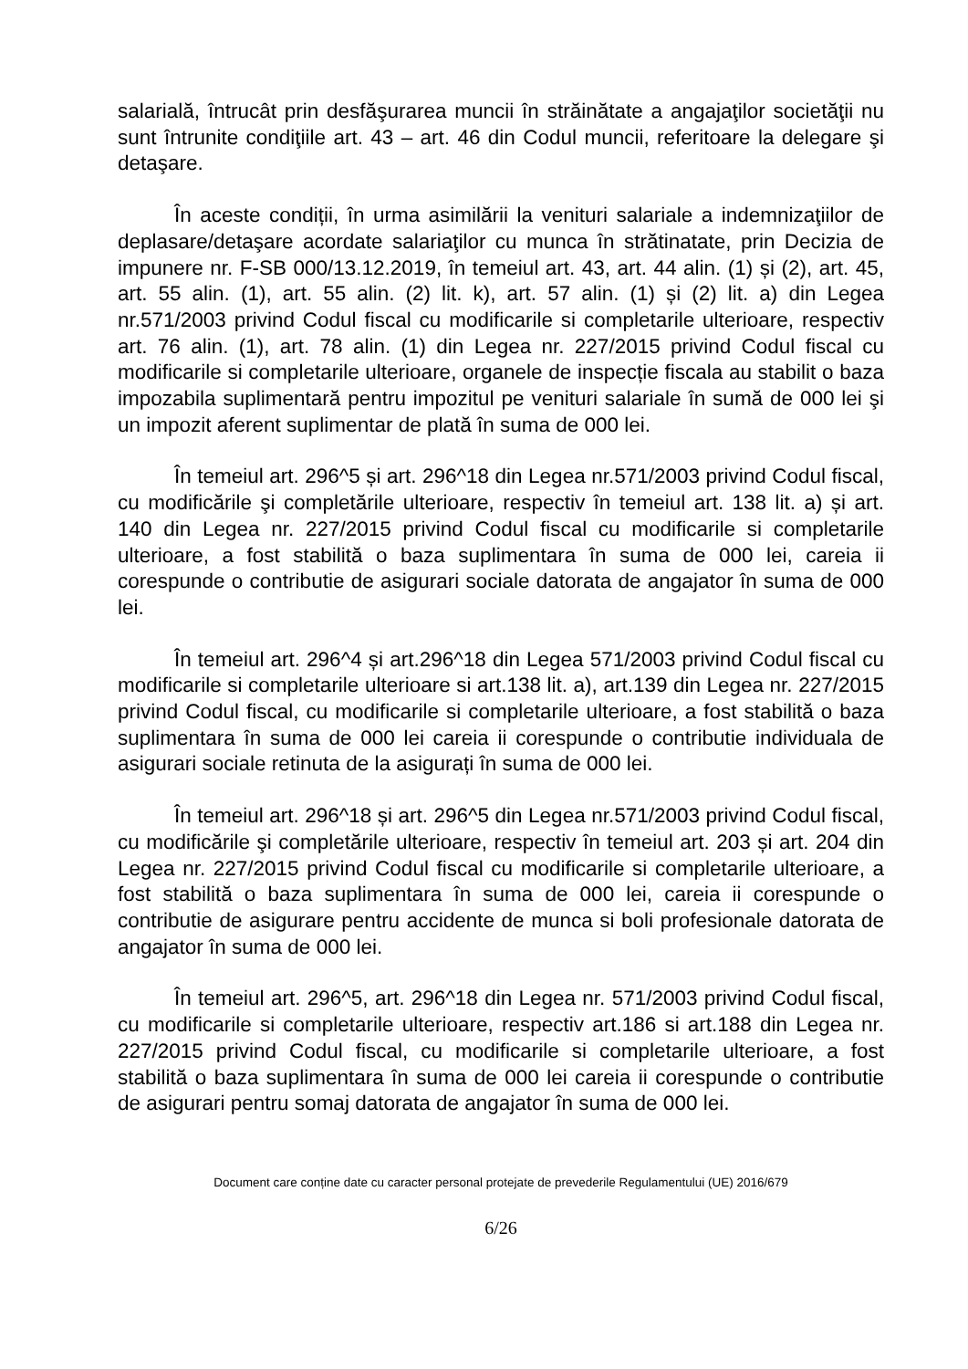salarială, întrucât prin desfăşurarea muncii în străinătate a angajaţilor societăţii nu sunt întrunite condiţiile art. 43 – art. 46 din Codul muncii, referitoare la delegare şi detaşare.
În aceste condiții, în urma asimilării la venituri salariale a indemnizaţiilor de deplasare/detaşare acordate salariaţilor cu munca în strătinatate, prin Decizia de impunere nr. F-SB 000/13.12.2019, în temeiul art. 43, art. 44 alin. (1) și (2), art. 45, art. 55 alin. (1), art. 55 alin. (2) lit. k), art. 57 alin. (1) și (2) lit. a) din Legea nr.571/2003 privind Codul fiscal cu modificarile si completarile ulterioare, respectiv art. 76 alin. (1), art. 78 alin. (1) din Legea nr. 227/2015 privind Codul fiscal cu modificarile si completarile ulterioare, organele de inspecție fiscala au stabilit o baza impozabila suplimentară pentru impozitul pe venituri salariale în sumă de 000 lei şi un impozit aferent suplimentar de plată în suma de 000 lei.
În temeiul art. 296^5 și art. 296^18 din Legea nr.571/2003 privind Codul fiscal, cu modificările şi completările ulterioare, respectiv în temeiul art. 138 lit. a) și art. 140 din Legea nr. 227/2015 privind Codul fiscal cu modificarile si completarile ulterioare, a fost stabilită o baza suplimentara în suma de 000 lei, careia ii corespunde o contributie de asigurari sociale datorata de angajator în suma de 000 lei.
În temeiul art. 296^4 și art.296^18 din Legea 571/2003 privind Codul fiscal cu modificarile si completarile ulterioare si art.138 lit. a), art.139 din Legea nr. 227/2015 privind Codul fiscal, cu modificarile si completarile ulterioare, a fost stabilită o baza suplimentara în suma de 000 lei careia ii corespunde o contributie individuala de asigurari sociale retinuta de la asigurați în suma de 000 lei.
În temeiul art. 296^18 și art. 296^5 din Legea nr.571/2003 privind Codul fiscal, cu modificările şi completările ulterioare, respectiv în temeiul art. 203 și art. 204 din Legea nr. 227/2015 privind Codul fiscal cu modificarile si completarile ulterioare, a fost stabilită o baza suplimentara în suma de 000 lei, careia ii corespunde o contributie de asigurare pentru accidente de munca si boli profesionale datorata de angajator în suma de 000 lei.
În temeiul art. 296^5, art. 296^18 din Legea nr. 571/2003 privind Codul fiscal, cu modificarile si completarile ulterioare, respectiv art.186 si art.188 din Legea nr. 227/2015 privind Codul fiscal, cu modificarile si completarile ulterioare, a fost stabilită o baza suplimentara în suma de 000 lei careia ii corespunde o contributie de asigurari pentru somaj datorata de angajator în suma de 000 lei.
Document care conține date cu caracter personal protejate de prevederile Regulamentului (UE) 2016/679
6/26